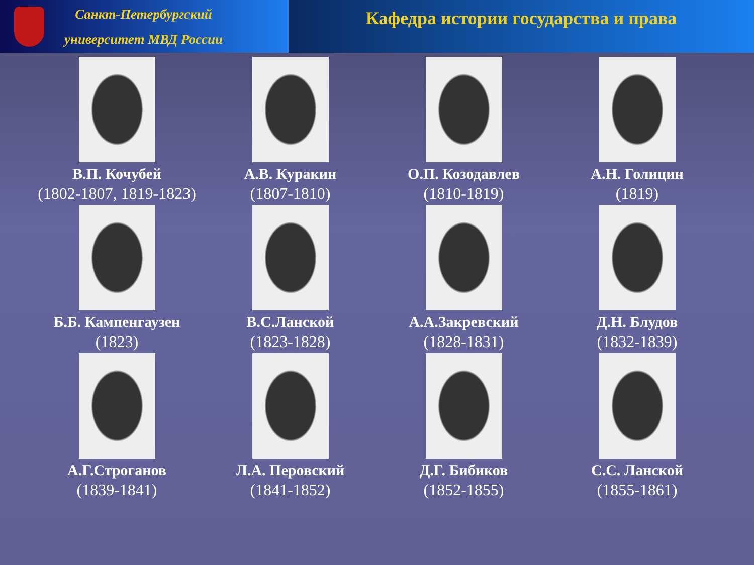Санкт-Петербургский
университет МВД России
Кафедра истории государства и права
В.П. Кочубей
(1802-1807, 1819-1823)
А.В. Куракин
(1807-1810)
О.П. Козодавлев
(1810-1819)
А.Н. Голицин
(1819)
Б.Б. Кампенгаузен
(1823)
В.С.Ланской
(1823-1828)
А.А.Закревский
(1828-1831)
Д.Н. Блудов
(1832-1839)
А.Г.Строганов
(1839-1841)
Л.А. Перовский
(1841-1852)
Д.Г. Бибиков
(1852-1855)
С.С. Ланской
(1855-1861)